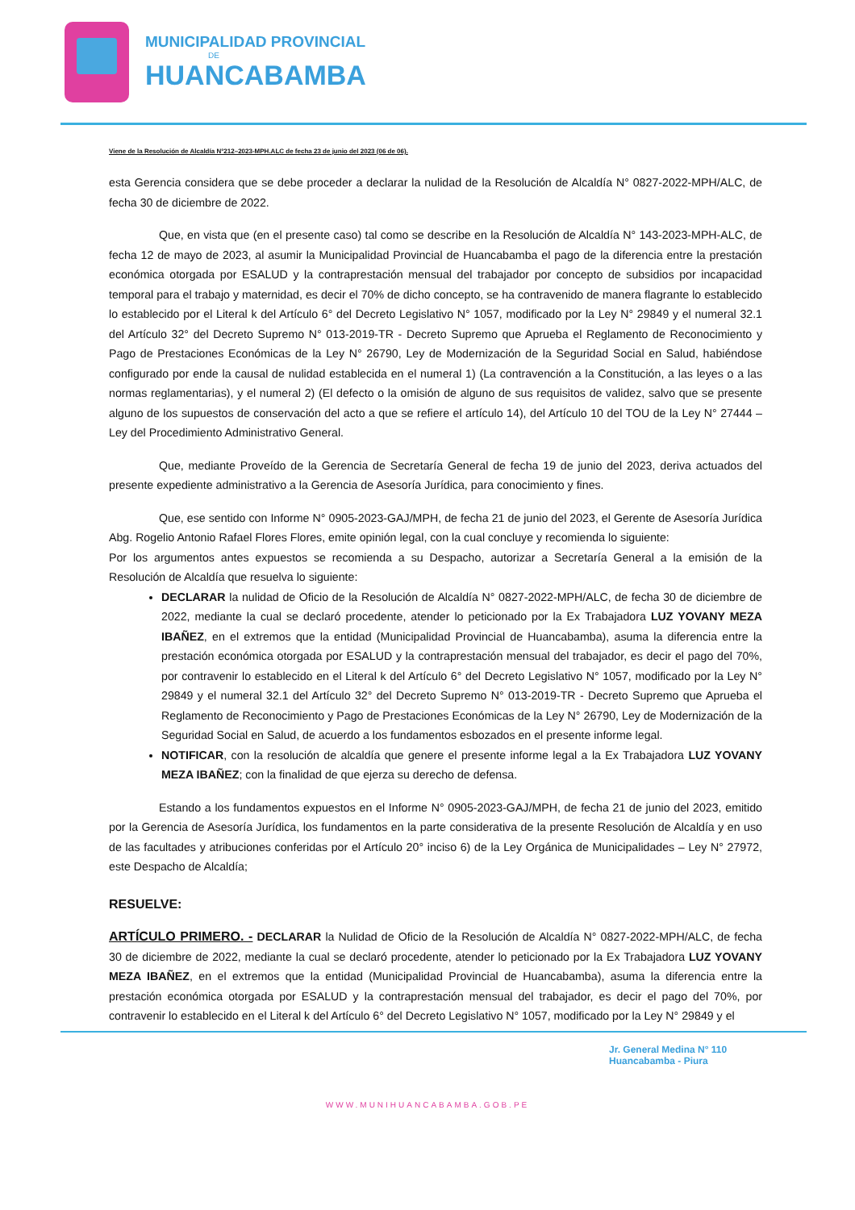MUNICIPALIDAD PROVINCIAL
DE
HUANCABAMBA
Viene de la Resolución de Alcaldía N°212–2023-MPH.ALC de fecha 23 de junio del 2023 (06 de 06).
esta Gerencia considera que se debe proceder a declarar la nulidad de la Resolución de Alcaldía N° 0827-2022-MPH/ALC, de fecha 30 de diciembre de 2022.
Que, en vista que (en el presente caso) tal como se describe en la Resolución de Alcaldía N° 143-2023-MPH-ALC, de fecha 12 de mayo de 2023, al asumir la Municipalidad Provincial de Huancabamba el pago de la diferencia entre la prestación económica otorgada por ESALUD y la contraprestación mensual del trabajador por concepto de subsidios por incapacidad temporal para el trabajo y maternidad, es decir el 70% de dicho concepto, se ha contravenido de manera flagrante lo establecido lo establecido por el Literal k del Artículo 6° del Decreto Legislativo N° 1057, modificado por la Ley N° 29849 y el numeral 32.1 del Artículo 32° del Decreto Supremo N° 013-2019-TR - Decreto Supremo que Aprueba el Reglamento de Reconocimiento y Pago de Prestaciones Económicas de la Ley N° 26790, Ley de Modernización de la Seguridad Social en Salud, habiéndose configurado por ende la causal de nulidad establecida en el numeral 1) (La contravención a la Constitución, a las leyes o a las normas reglamentarias), y el numeral 2) (El defecto o la omisión de alguno de sus requisitos de validez, salvo que se presente alguno de los supuestos de conservación del acto a que se refiere el artículo 14), del Artículo 10 del TOU de la Ley N° 27444 – Ley del Procedimiento Administrativo General.
Que, mediante Proveído de la Gerencia de Secretaría General de fecha 19 de junio del 2023, deriva actuados del presente expediente administrativo a la Gerencia de Asesoría Jurídica, para conocimiento y fines.
Que, ese sentido con Informe N° 0905-2023-GAJ/MPH, de fecha 21 de junio del 2023, el Gerente de Asesoría Jurídica Abg. Rogelio Antonio Rafael Flores Flores, emite opinión legal, con la cual concluye y recomienda lo siguiente:
Por los argumentos antes expuestos se recomienda a su Despacho, autorizar a Secretaría General a la emisión de la Resolución de Alcaldía que resuelva lo siguiente:
DECLARAR la nulidad de Oficio de la Resolución de Alcaldía N° 0827-2022-MPH/ALC, de fecha 30 de diciembre de 2022, mediante la cual se declaró procedente, atender lo peticionado por la Ex Trabajadora LUZ YOVANY MEZA IBAÑEZ, en el extremos que la entidad (Municipalidad Provincial de Huancabamba), asuma la diferencia entre la prestación económica otorgada por ESALUD y la contraprestación mensual del trabajador, es decir el pago del 70%, por contravenir lo establecido en el Literal k del Artículo 6° del Decreto Legislativo N° 1057, modificado por la Ley N° 29849 y el numeral 32.1 del Artículo 32° del Decreto Supremo N° 013-2019-TR - Decreto Supremo que Aprueba el Reglamento de Reconocimiento y Pago de Prestaciones Económicas de la Ley N° 26790, Ley de Modernización de la Seguridad Social en Salud, de acuerdo a los fundamentos esbozados en el presente informe legal.
NOTIFICAR, con la resolución de alcaldía que genere el presente informe legal a la Ex Trabajadora LUZ YOVANY MEZA IBAÑEZ; con la finalidad de que ejerza su derecho de defensa.
Estando a los fundamentos expuestos en el Informe N° 0905-2023-GAJ/MPH, de fecha 21 de junio del 2023, emitido por la Gerencia de Asesoría Jurídica, los fundamentos en la parte considerativa de la presente Resolución de Alcaldía y en uso de las facultades y atribuciones conferidas por el Artículo 20° inciso 6) de la Ley Orgánica de Municipalidades – Ley N° 27972, este Despacho de Alcaldía;
RESUELVE:
ARTÍCULO PRIMERO. - DECLARAR la Nulidad de Oficio de la Resolución de Alcaldía N° 0827-2022-MPH/ALC, de fecha 30 de diciembre de 2022, mediante la cual se declaró procedente, atender lo peticionado por la Ex Trabajadora LUZ YOVANY MEZA IBAÑEZ, en el extremos que la entidad (Municipalidad Provincial de Huancabamba), asuma la diferencia entre la prestación económica otorgada por ESALUD y la contraprestación mensual del trabajador, es decir el pago del 70%, por contravenir lo establecido en el Literal k del Artículo 6° del Decreto Legislativo N° 1057, modificado por la Ley N° 29849 y el
Jr. General Medina N° 110
Huancabamba - Piura
WWW.MUNIHUANCABAMBA.GOB.PE